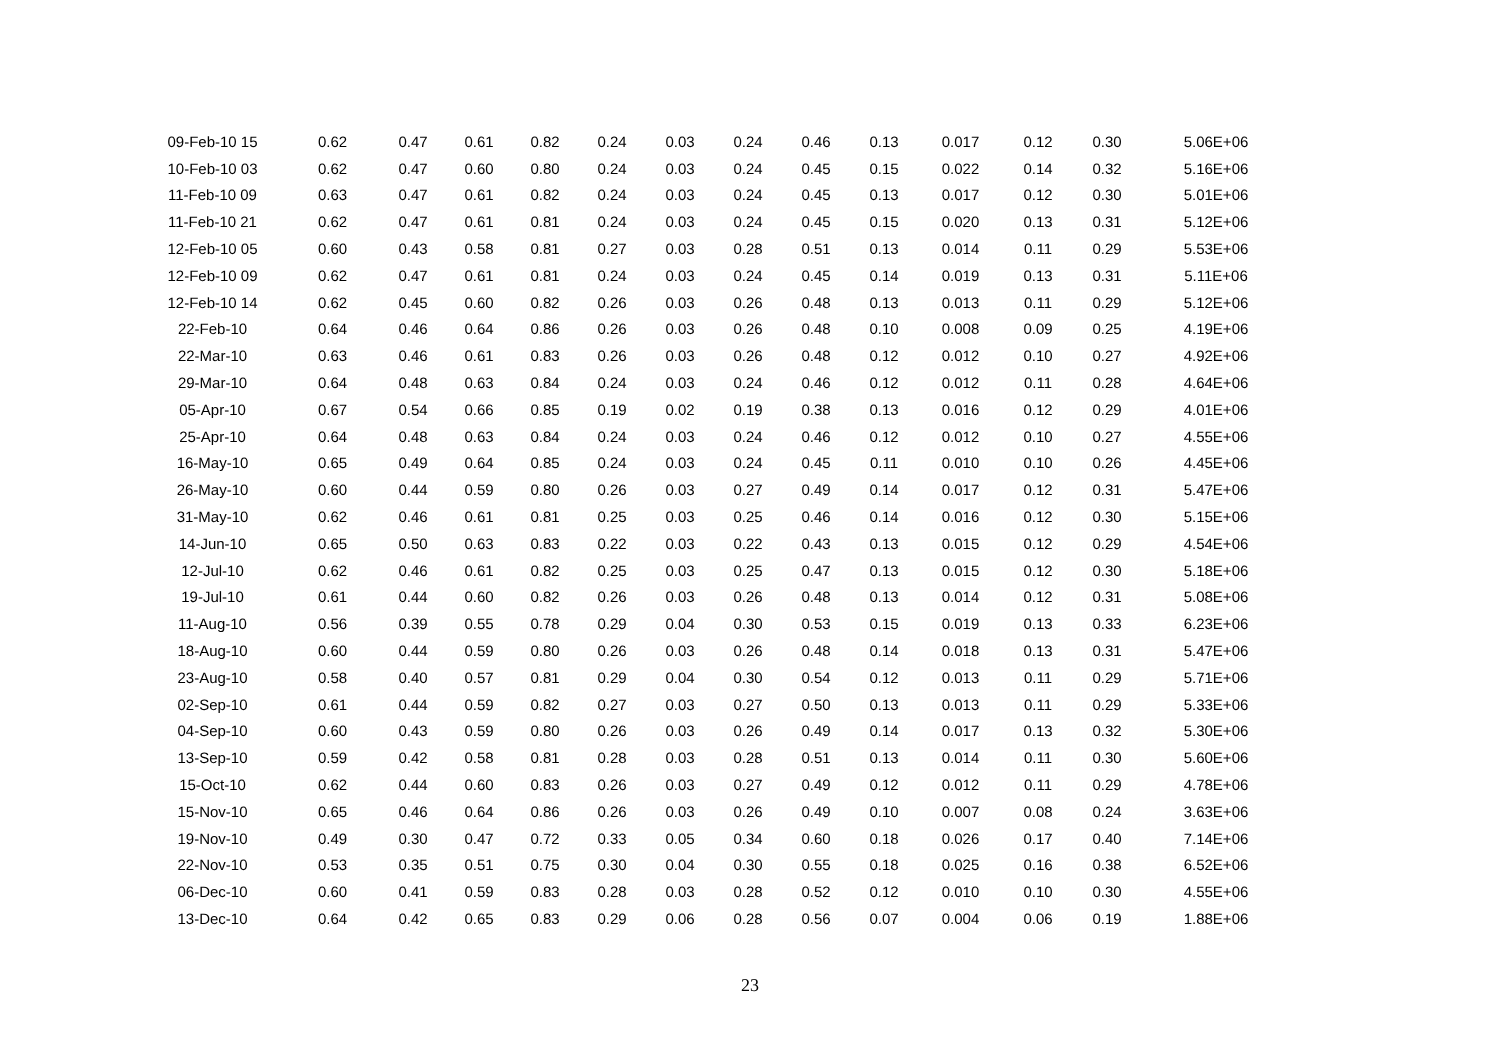| 09-Feb-10 15 | 0.62 | 0.47 | 0.61 | 0.82 | 0.24 | 0.03 | 0.24 | 0.46 | 0.13 | 0.017 | 0.12 | 0.30 | 5.06E+06 |
| 10-Feb-10 03 | 0.62 | 0.47 | 0.60 | 0.80 | 0.24 | 0.03 | 0.24 | 0.45 | 0.15 | 0.022 | 0.14 | 0.32 | 5.16E+06 |
| 11-Feb-10 09 | 0.63 | 0.47 | 0.61 | 0.82 | 0.24 | 0.03 | 0.24 | 0.45 | 0.13 | 0.017 | 0.12 | 0.30 | 5.01E+06 |
| 11-Feb-10 21 | 0.62 | 0.47 | 0.61 | 0.81 | 0.24 | 0.03 | 0.24 | 0.45 | 0.15 | 0.020 | 0.13 | 0.31 | 5.12E+06 |
| 12-Feb-10 05 | 0.60 | 0.43 | 0.58 | 0.81 | 0.27 | 0.03 | 0.28 | 0.51 | 0.13 | 0.014 | 0.11 | 0.29 | 5.53E+06 |
| 12-Feb-10 09 | 0.62 | 0.47 | 0.61 | 0.81 | 0.24 | 0.03 | 0.24 | 0.45 | 0.14 | 0.019 | 0.13 | 0.31 | 5.11E+06 |
| 12-Feb-10 14 | 0.62 | 0.45 | 0.60 | 0.82 | 0.26 | 0.03 | 0.26 | 0.48 | 0.13 | 0.013 | 0.11 | 0.29 | 5.12E+06 |
| 22-Feb-10 | 0.64 | 0.46 | 0.64 | 0.86 | 0.26 | 0.03 | 0.26 | 0.48 | 0.10 | 0.008 | 0.09 | 0.25 | 4.19E+06 |
| 22-Mar-10 | 0.63 | 0.46 | 0.61 | 0.83 | 0.26 | 0.03 | 0.26 | 0.48 | 0.12 | 0.012 | 0.10 | 0.27 | 4.92E+06 |
| 29-Mar-10 | 0.64 | 0.48 | 0.63 | 0.84 | 0.24 | 0.03 | 0.24 | 0.46 | 0.12 | 0.012 | 0.11 | 0.28 | 4.64E+06 |
| 05-Apr-10 | 0.67 | 0.54 | 0.66 | 0.85 | 0.19 | 0.02 | 0.19 | 0.38 | 0.13 | 0.016 | 0.12 | 0.29 | 4.01E+06 |
| 25-Apr-10 | 0.64 | 0.48 | 0.63 | 0.84 | 0.24 | 0.03 | 0.24 | 0.46 | 0.12 | 0.012 | 0.10 | 0.27 | 4.55E+06 |
| 16-May-10 | 0.65 | 0.49 | 0.64 | 0.85 | 0.24 | 0.03 | 0.24 | 0.45 | 0.11 | 0.010 | 0.10 | 0.26 | 4.45E+06 |
| 26-May-10 | 0.60 | 0.44 | 0.59 | 0.80 | 0.26 | 0.03 | 0.27 | 0.49 | 0.14 | 0.017 | 0.12 | 0.31 | 5.47E+06 |
| 31-May-10 | 0.62 | 0.46 | 0.61 | 0.81 | 0.25 | 0.03 | 0.25 | 0.46 | 0.14 | 0.016 | 0.12 | 0.30 | 5.15E+06 |
| 14-Jun-10 | 0.65 | 0.50 | 0.63 | 0.83 | 0.22 | 0.03 | 0.22 | 0.43 | 0.13 | 0.015 | 0.12 | 0.29 | 4.54E+06 |
| 12-Jul-10 | 0.62 | 0.46 | 0.61 | 0.82 | 0.25 | 0.03 | 0.25 | 0.47 | 0.13 | 0.015 | 0.12 | 0.30 | 5.18E+06 |
| 19-Jul-10 | 0.61 | 0.44 | 0.60 | 0.82 | 0.26 | 0.03 | 0.26 | 0.48 | 0.13 | 0.014 | 0.12 | 0.31 | 5.08E+06 |
| 11-Aug-10 | 0.56 | 0.39 | 0.55 | 0.78 | 0.29 | 0.04 | 0.30 | 0.53 | 0.15 | 0.019 | 0.13 | 0.33 | 6.23E+06 |
| 18-Aug-10 | 0.60 | 0.44 | 0.59 | 0.80 | 0.26 | 0.03 | 0.26 | 0.48 | 0.14 | 0.018 | 0.13 | 0.31 | 5.47E+06 |
| 23-Aug-10 | 0.58 | 0.40 | 0.57 | 0.81 | 0.29 | 0.04 | 0.30 | 0.54 | 0.12 | 0.013 | 0.11 | 0.29 | 5.71E+06 |
| 02-Sep-10 | 0.61 | 0.44 | 0.59 | 0.82 | 0.27 | 0.03 | 0.27 | 0.50 | 0.13 | 0.013 | 0.11 | 0.29 | 5.33E+06 |
| 04-Sep-10 | 0.60 | 0.43 | 0.59 | 0.80 | 0.26 | 0.03 | 0.26 | 0.49 | 0.14 | 0.017 | 0.13 | 0.32 | 5.30E+06 |
| 13-Sep-10 | 0.59 | 0.42 | 0.58 | 0.81 | 0.28 | 0.03 | 0.28 | 0.51 | 0.13 | 0.014 | 0.11 | 0.30 | 5.60E+06 |
| 15-Oct-10 | 0.62 | 0.44 | 0.60 | 0.83 | 0.26 | 0.03 | 0.27 | 0.49 | 0.12 | 0.012 | 0.11 | 0.29 | 4.78E+06 |
| 15-Nov-10 | 0.65 | 0.46 | 0.64 | 0.86 | 0.26 | 0.03 | 0.26 | 0.49 | 0.10 | 0.007 | 0.08 | 0.24 | 3.63E+06 |
| 19-Nov-10 | 0.49 | 0.30 | 0.47 | 0.72 | 0.33 | 0.05 | 0.34 | 0.60 | 0.18 | 0.026 | 0.17 | 0.40 | 7.14E+06 |
| 22-Nov-10 | 0.53 | 0.35 | 0.51 | 0.75 | 0.30 | 0.04 | 0.30 | 0.55 | 0.18 | 0.025 | 0.16 | 0.38 | 6.52E+06 |
| 06-Dec-10 | 0.60 | 0.41 | 0.59 | 0.83 | 0.28 | 0.03 | 0.28 | 0.52 | 0.12 | 0.010 | 0.10 | 0.30 | 4.55E+06 |
| 13-Dec-10 | 0.64 | 0.42 | 0.65 | 0.83 | 0.29 | 0.06 | 0.28 | 0.56 | 0.07 | 0.004 | 0.06 | 0.19 | 1.88E+06 |
23